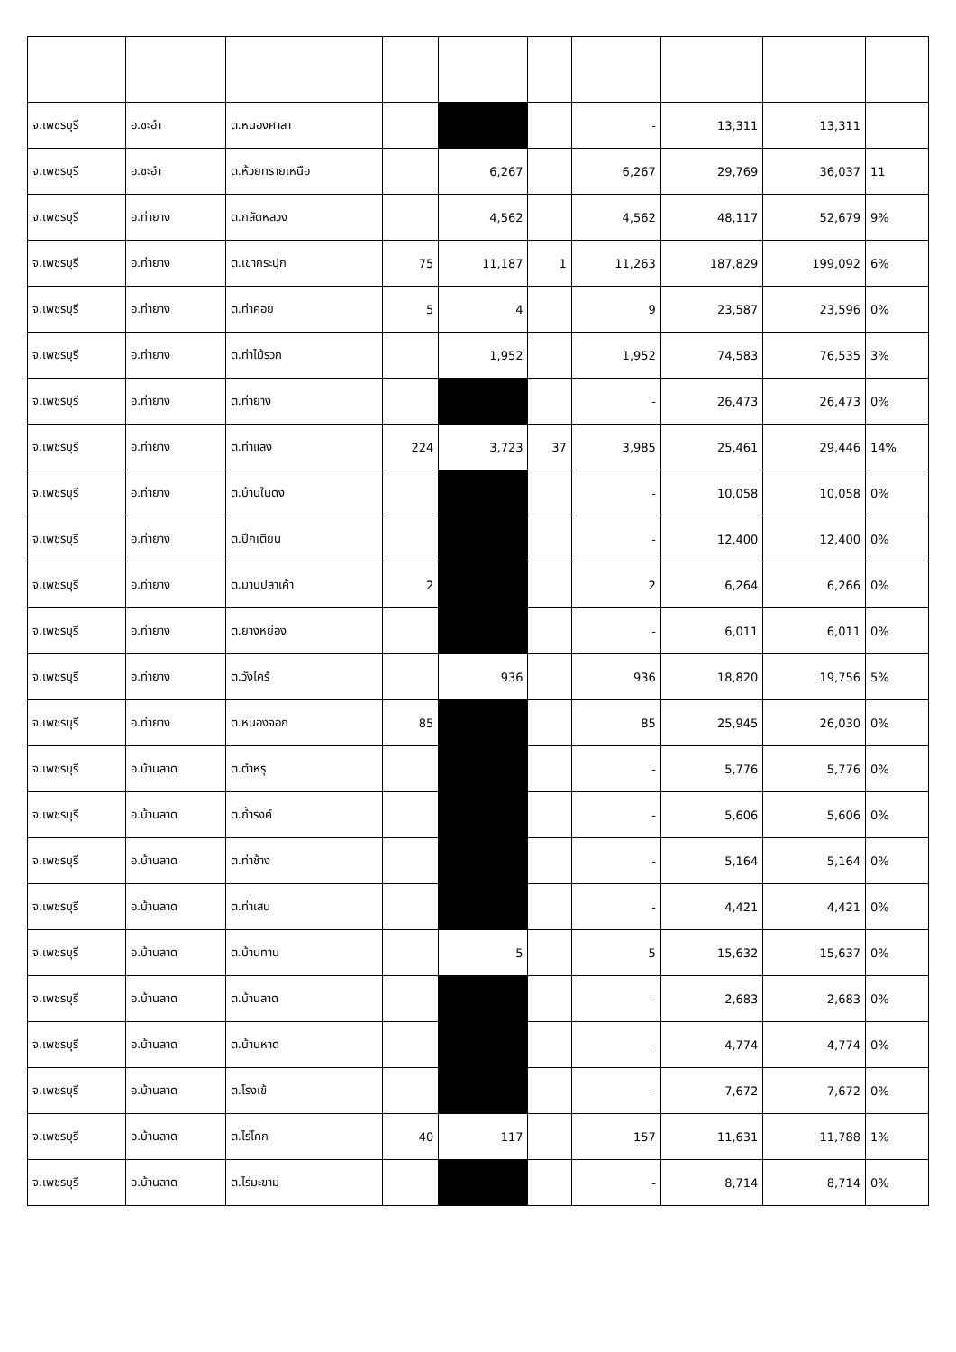| จ.เพชรบุรี | อ.ชะอำ | ต.หนองศาลา | | | | - | 13,311 | 13,311 | |
| จ.เพชรบุรี | อ.ชะอำ | ต.ห้วยทรายเหนือ | | 6,267 | | 6,267 | 29,769 | 36,037 | 11 |
| จ.เพชรบุรี | อ.ท่ายาง | ต.กลัดหลวง | | 4,562 | | 4,562 | 48,117 | 52,679 | 9% |
| จ.เพชรบุรี | อ.ท่ายาง | ต.เขากระปุก | 75 | 11,187 | 1 | 11,263 | 187,829 | 199,092 | 6% |
| จ.เพชรบุรี | อ.ท่ายาง | ต.ท่าคอย | 5 | 4 | | 9 | 23,587 | 23,596 | 0% |
| จ.เพชรบุรี | อ.ท่ายาง | ต.ท่าไม้รวก | | 1,952 | | 1,952 | 74,583 | 76,535 | 3% |
| จ.เพชรบุรี | อ.ท่ายาง | ต.ท่ายาง | | | | - | 26,473 | 26,473 | 0% |
| จ.เพชรบุรี | อ.ท่ายาง | ต.ท่าแลง | 224 | 3,723 | 37 | 3,985 | 25,461 | 29,446 | 14% |
| จ.เพชรบุรี | อ.ท่ายาง | ต.บ้านในดง | | | | - | 10,058 | 10,058 | 0% |
| จ.เพชรบุรี | อ.ท่ายาง | ต.ปึกเตียน | | | | - | 12,400 | 12,400 | 0% |
| จ.เพชรบุรี | อ.ท่ายาง | ต.มาบปลาเค้า | 2 | | | 2 | 6,264 | 6,266 | 0% |
| จ.เพชรบุรี | อ.ท่ายาง | ต.ยางหย่อง | | | | - | 6,011 | 6,011 | 0% |
| จ.เพชรบุรี | อ.ท่ายาง | ต.วังไคร้ | | 936 | | 936 | 18,820 | 19,756 | 5% |
| จ.เพชรบุรี | อ.ท่ายาง | ต.หนองจอก | 85 | | | 85 | 25,945 | 26,030 | 0% |
| จ.เพชรบุรี | อ.บ้านลาด | ต.ตำหรุ | | | | - | 5,776 | 5,776 | 0% |
| จ.เพชรบุรี | อ.บ้านลาด | ต.ถ้ำรงค์ | | | | - | 5,606 | 5,606 | 0% |
| จ.เพชรบุรี | อ.บ้านลาด | ต.ท่าช้าง | | | | - | 5,164 | 5,164 | 0% |
| จ.เพชรบุรี | อ.บ้านลาด | ต.ท่าเสน | | | | - | 4,421 | 4,421 | 0% |
| จ.เพชรบุรี | อ.บ้านลาด | ต.บ้านทาน | | 5 | | 5 | 15,632 | 15,637 | 0% |
| จ.เพชรบุรี | อ.บ้านลาด | ต.บ้านลาด | | | | - | 2,683 | 2,683 | 0% |
| จ.เพชรบุรี | อ.บ้านลาด | ต.บ้านหาด | | | | - | 4,774 | 4,774 | 0% |
| จ.เพชรบุรี | อ.บ้านลาด | ต.โรงเข้ | | | | - | 7,672 | 7,672 | 0% |
| จ.เพชรบุรี | อ.บ้านลาด | ต.ไร่โคก | 40 | 117 | | 157 | 11,631 | 11,788 | 1% |
| จ.เพชรบุรี | อ.บ้านลาด | ต.ไร่มะขาม | | | | - | 8,714 | 8,714 | 0% |